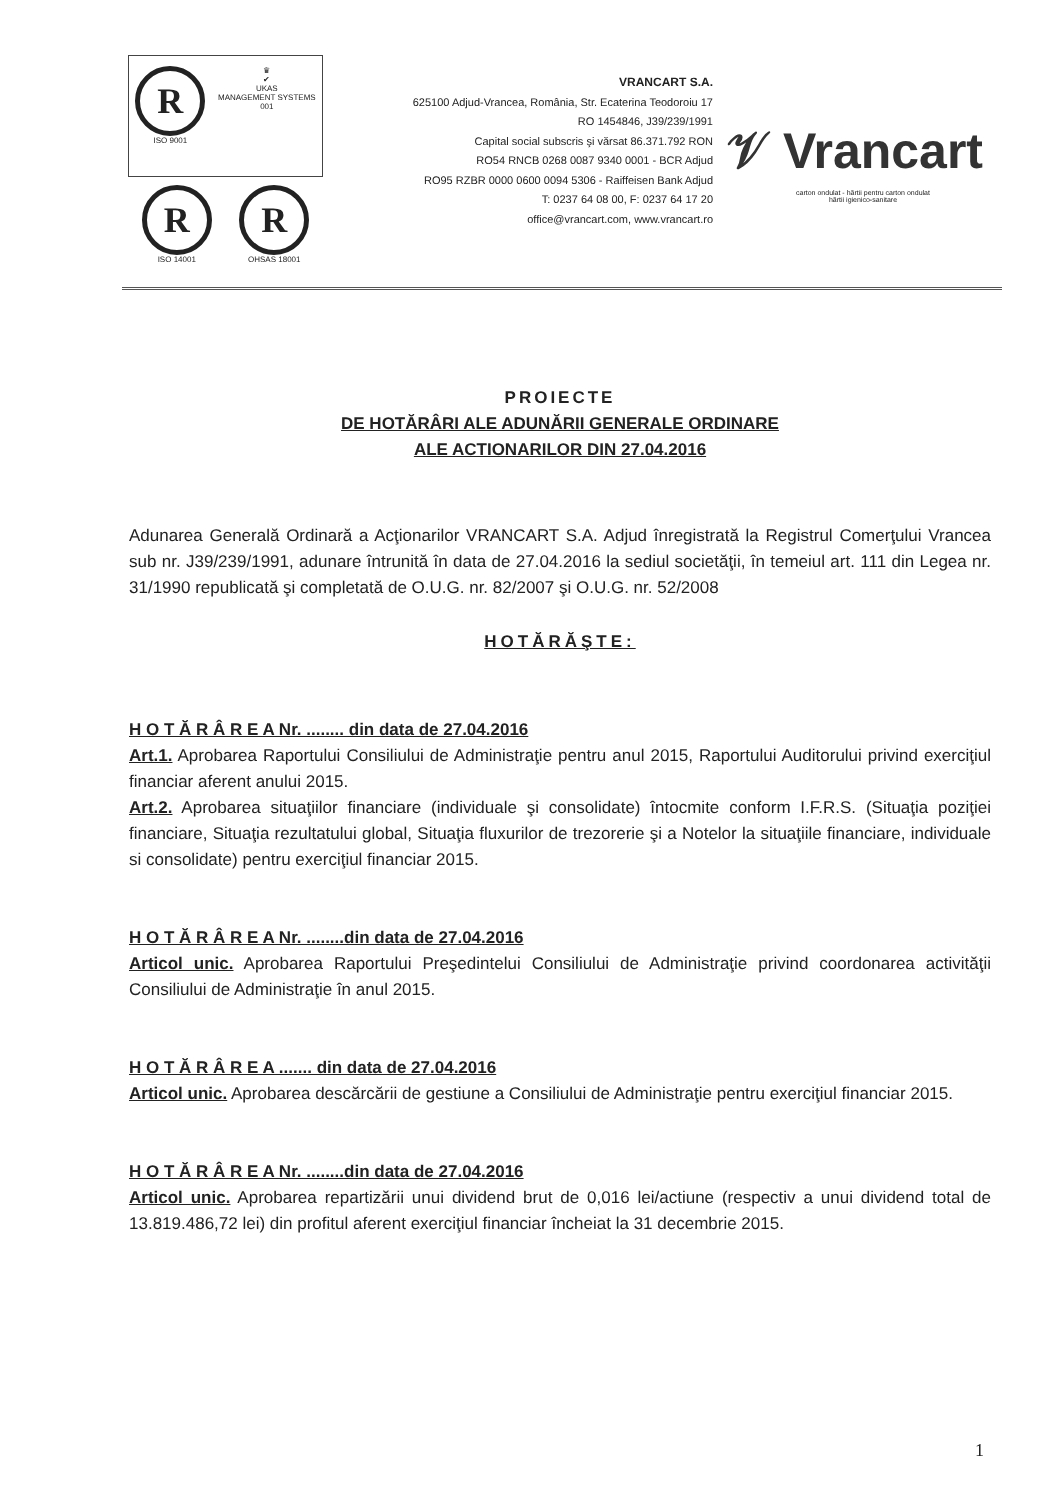R
ISO 9001
♛
✔
UKAS
MANAGEMENT SYSTEMS
001
R
ISO 14001
R
OHSAS 18001
VRANCART S.A.
625100 Adjud-Vrancea, România, Str. Ecaterina Teodoroiu 17
RO 1454846, J39/239/1991
Capital social subscris şi vărsat 86.371.792 RON
RO54 RNCB 0268 0087 9340 0001 - BCR Adjud
RO95 RZBR 0000 0600 0094 5306 - Raiffeisen Bank Adjud
T: 0237 64 08 00, F: 0237 64 17 20
office@vrancart.com, www.vrancart.ro
𝒱 Vrancart
carton ondulat - hârtii pentru carton ondulat
hârtii igienico-sanitare
PROIECTE
DE HOTĂRÂRI ALE ADUNĂRII GENERALE ORDINARE
ALE ACTIONARILOR DIN 27.04.2016
Adunarea Generală Ordinară a Acţionarilor VRANCART S.A. Adjud înregistrată la Registrul Comerţului Vrancea sub nr. J39/239/1991, adunare întrunită în data de 27.04.2016 la sediul societăţii, în temeiul art. 111 din Legea nr. 31/1990 republicată şi completată de O.U.G. nr. 82/2007 şi O.U.G. nr. 52/2008
HOTĂRĂŞTE:
H O T Ă R Â R E A Nr. ........ din data de 27.04.2016
Art.1. Aprobarea Raportului Consiliului de Administraţie pentru anul 2015, Raportului Auditorului privind exerciţiul financiar aferent anului 2015.
Art.2. Aprobarea situaţiilor financiare (individuale şi consolidate) întocmite conform I.F.R.S. (Situaţia poziţiei financiare, Situaţia rezultatului global, Situaţia fluxurilor de trezorerie şi a Notelor la situaţiile financiare, individuale si consolidate) pentru exerciţiul financiar 2015.
H O T Ă R Â R E A Nr. ........din data de 27.04.2016
Articol unic. Aprobarea Raportului Preşedintelui Consiliului de Administraţie privind coordonarea activităţii Consiliului de Administraţie în anul 2015.
H O T Ă R Â R E A ....... din data de 27.04.2016
Articol unic. Aprobarea descărcării de gestiune a Consiliului de Administraţie pentru exerciţiul financiar 2015.
H O T Ă R Â R E A Nr. ........din data de 27.04.2016
Articol unic. Aprobarea repartizării unui dividend brut de 0,016 lei/actiune (respectiv a unui dividend total de 13.819.486,72 lei) din profitul aferent exerciţiul financiar încheiat la 31 decembrie 2015.
1